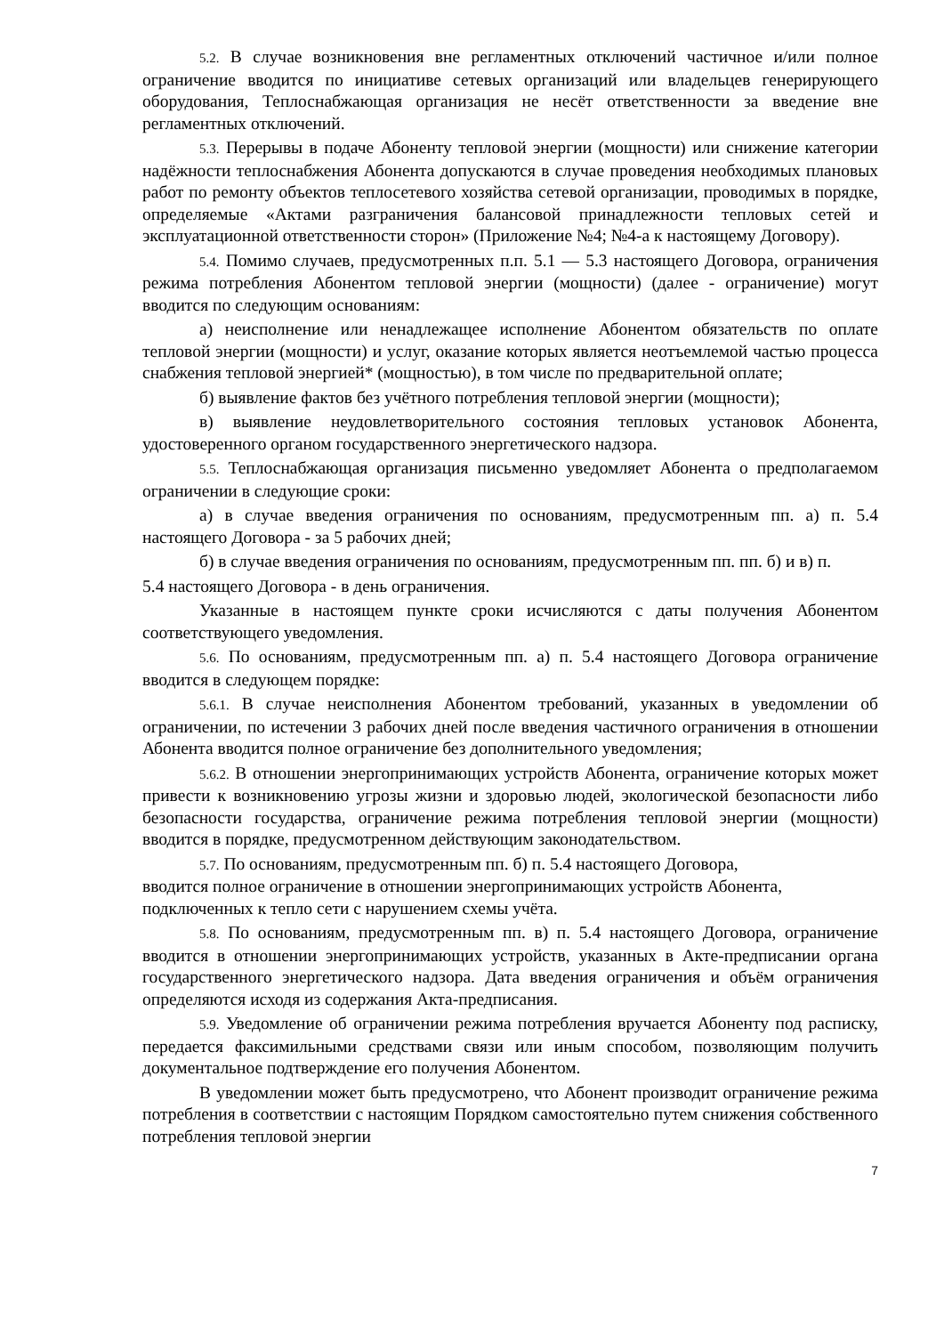5.2. В случае возникновения вне регламентных отключений частичное и/или полное ограничение вводится по инициативе сетевых организаций или владельцев генерирующего оборудования, Теплоснабжающая организация не несёт ответственности за введение вне регламентных отключений.
5.3. Перерывы в подаче Абоненту тепловой энергии (мощности) или снижение категории надёжности теплоснабжения Абонента допускаются в случае проведения необходимых плановых работ по ремонту объектов теплосетевого хозяйства сетевой организации, проводимых в порядке, определяемые «Актами разграничения балансовой принадлежности тепловых сетей и эксплуатационной ответственности сторон» (Приложение №4; №4-а к настоящему Договору).
5.4. Помимо случаев, предусмотренных п.п. 5.1 — 5.3 настоящего Договора, ограничения режима потребления Абонентом тепловой энергии (мощности) (далее - ограничение) могут вводится по следующим основаниям:
а) неисполнение или ненадлежащее исполнение Абонентом обязательств по оплате тепловой энергии (мощности) и услуг, оказание которых является неотъемлемой частью процесса снабжения тепловой энергией* (мощностью), в том числе по предварительной оплате;
б) выявление фактов без учётного потребления тепловой энергии (мощности);
в) выявление неудовлетворительного состояния тепловых установок Абонента, удостоверенного органом государственного энергетического надзора.
5.5. Теплоснабжающая организация письменно уведомляет Абонента о предполагаемом ограничении в следующие сроки:
а) в случае введения ограничения по основаниям, предусмотренным пп. а) п. 5.4 настоящего Договора - за 5 рабочих дней;
б) в случае введения ограничения по основаниям, предусмотренным пп. пп. б) и в) п.
5.4 настоящего Договора - в день ограничения.
Указанные в настоящем пункте сроки исчисляются с даты получения Абонентом соответствующего уведомления.
5.6. По основаниям, предусмотренным пп. а) п. 5.4 настоящего Договора ограничение вводится в следующем порядке:
5.6.1. В случае неисполнения Абонентом требований, указанных в уведомлении об ограничении, по истечении 3 рабочих дней после введения частичного ограничения в отношении Абонента вводится полное ограничение без дополнительного уведомления;
5.6.2. В отношении энергопринимающих устройств Абонента, ограничение которых может привести к возникновению угрозы жизни и здоровью людей, экологической безопасности либо безопасности государства, ограничение режима потребления тепловой энергии (мощности) вводится в порядке, предусмотренном действующим законодательством.
5.7. По основаниям, предусмотренным пп. б) п. 5.4 настоящего Договора,
вводится полное ограничение в отношении энергопринимающих устройств Абонента, подключенных к тепло сети с нарушением схемы учёта.
5.8. По основаниям, предусмотренным пп. в) п. 5.4 настоящего Договора, ограничение вводится в отношении энергопринимающих устройств, указанных в Акте-предписании органа государственного энергетического надзора. Дата введения ограничения и объём ограничения определяются исходя из содержания Акта-предписания.
5.9. Уведомление об ограничении режима потребления вручается Абоненту под расписку, передается факсимильными средствами связи или иным способом, позволяющим получить документальное подтверждение его получения Абонентом.
В уведомлении может быть предусмотрено, что Абонент производит ограничение режима потребления в соответствии с настоящим Порядком самостоятельно путем снижения собственного потребления тепловой энергии
7